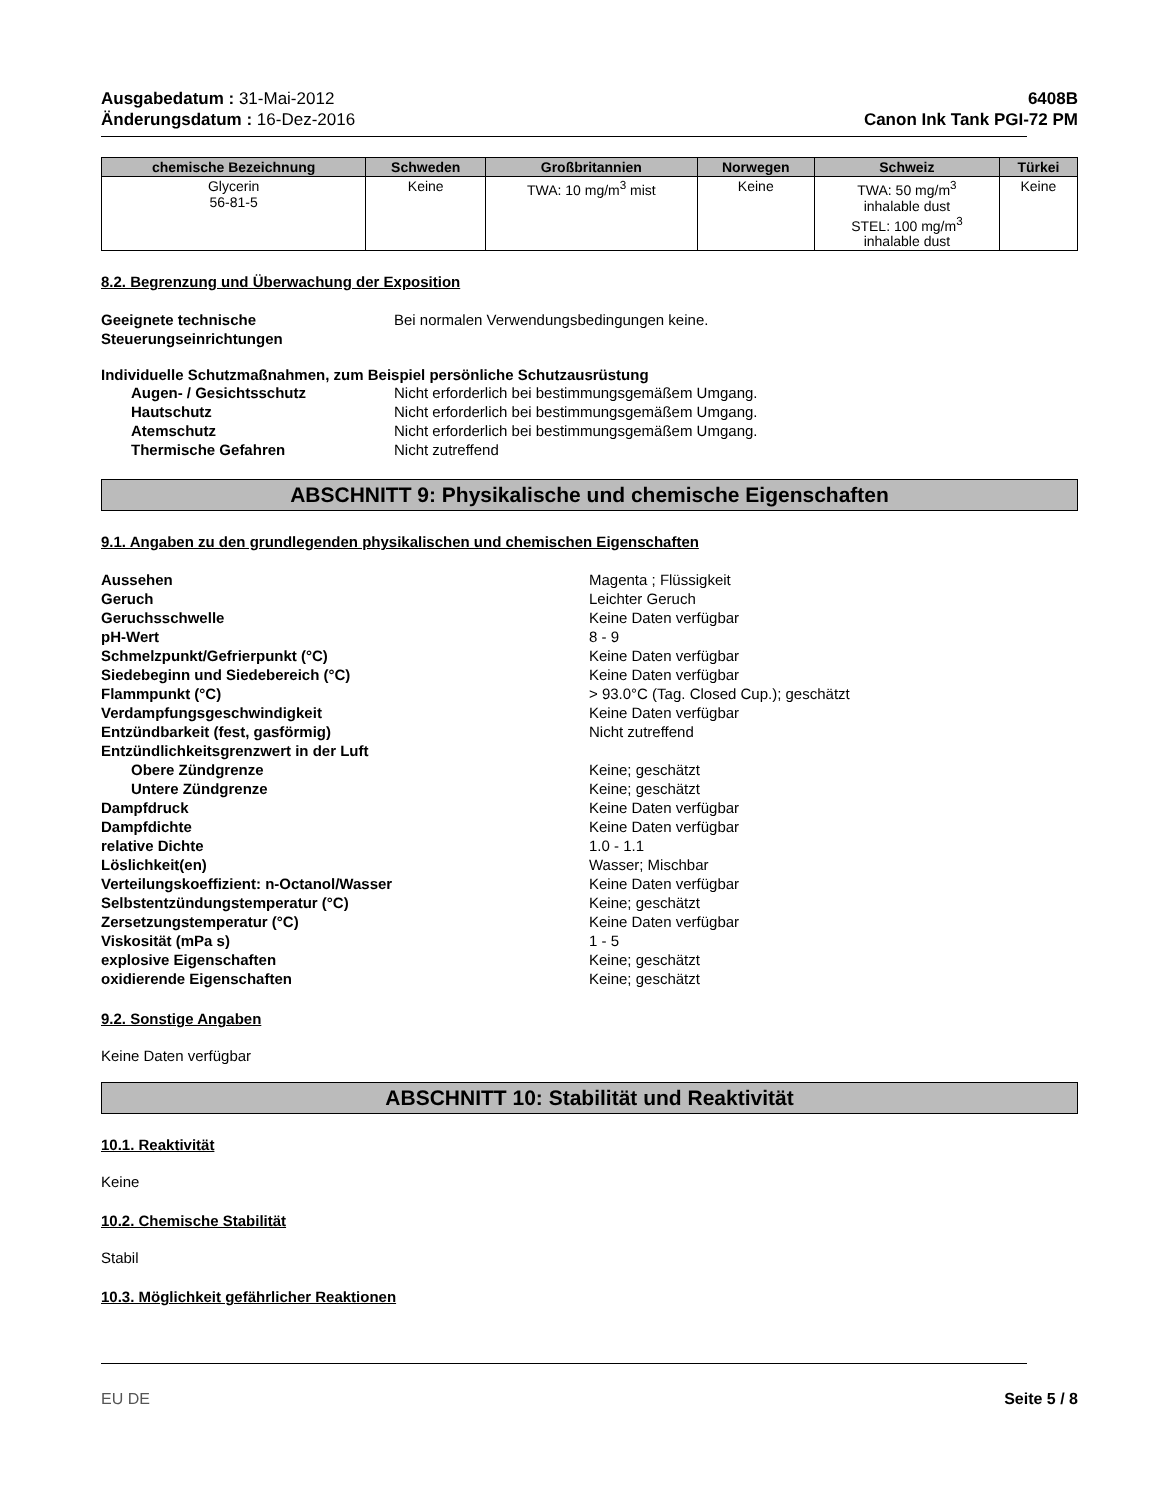Ausgabedatum : 31-Mai-2012
Änderungsdatum : 16-Dez-2016
6408B
Canon Ink Tank PGI-72 PM
| chemische Bezeichnung | Schweden | Großbritannien | Norwegen | Schweiz | Türkei |
| --- | --- | --- | --- | --- | --- |
| Glycerin 56-81-5 | Keine | TWA: 10 mg/m<sup>3</sup> mist | Keine | TWA: 50 mg/m<sup>3</sup> inhalable dust STEL: 100 mg/m<sup>3</sup> inhalable dust | Keine |
8.2. Begrenzung und Überwachung der Exposition
Geeignete technische Steuerungseinrichtungen
Bei normalen Verwendungsbedingungen keine.
Individuelle Schutzmaßnahmen, zum Beispiel persönliche Schutzausrüstung
Augen- / Gesichtsschutz Nicht erforderlich bei bestimmungsgemäßem Umgang.
Hautschutz Nicht erforderlich bei bestimmungsgemäßem Umgang.
Atemschutz Nicht erforderlich bei bestimmungsgemäßem Umgang.
Thermische Gefahren Nicht zutreffend
ABSCHNITT 9: Physikalische und chemische Eigenschaften
9.1. Angaben zu den grundlegenden physikalischen und chemischen Eigenschaften
Aussehen Magenta ; Flüssigkeit
Geruch Leichter Geruch
Geruchsschwelle Keine Daten verfügbar
pH-Wert 8 - 9
Schmelzpunkt/Gefrierpunkt (°C) Keine Daten verfügbar
Siedebeginn und Siedebereich (°C) Keine Daten verfügbar
Flammpunkt (°C) > 93.0°C (Tag. Closed Cup.); geschätzt
Verdampfungsgeschwindigkeit Keine Daten verfügbar
Entzündbarkeit (fest, gasförmig) Nicht zutreffend
Entzündlichkeitsgrenzwert in der Luft
Obere Zündgrenze Keine; geschätzt
Untere Zündgrenze Keine; geschätzt
Dampfdruck Keine Daten verfügbar
Dampfdichte Keine Daten verfügbar
relative Dichte 1.0 - 1.1
Löslichkeit(en) Wasser; Mischbar
Verteilungskoeffizient: n-Octanol/Wasser Keine Daten verfügbar
Selbstentzündungstemperatur (°C) Keine; geschätzt
Zersetzungstemperatur (°C) Keine Daten verfügbar
Viskosität (mPa s) 1 - 5
explosive Eigenschaften Keine; geschätzt
oxidierende Eigenschaften Keine; geschätzt
9.2. Sonstige Angaben
Keine Daten verfügbar
ABSCHNITT 10: Stabilität und Reaktivität
10.1. Reaktivität
Keine
10.2. Chemische Stabilität
Stabil
10.3. Möglichkeit gefährlicher Reaktionen
EU DE Seite 5 / 8